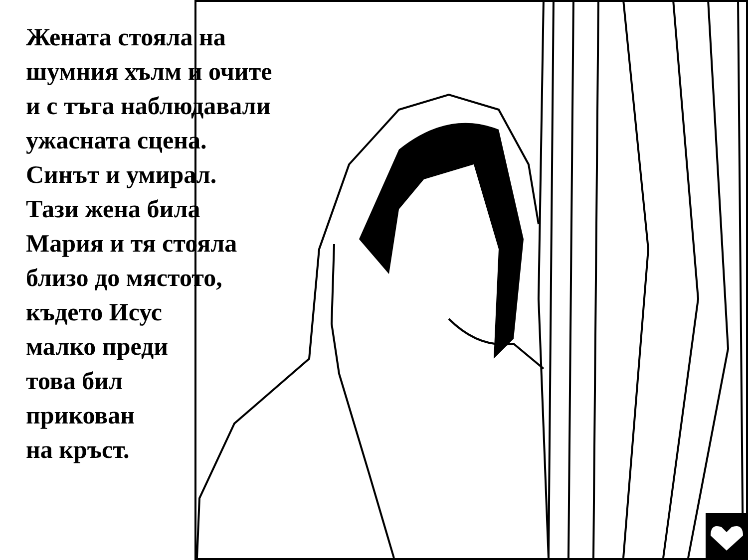Жената стояла на
шумния хълм и очите
и с тъга наблюдавали
ужасната сцена.
Синът и умирал.
Тази жена била
Мария и тя стояла
близо до мястото,
където Исус
малко преди
това бил
прикован
на кръст.